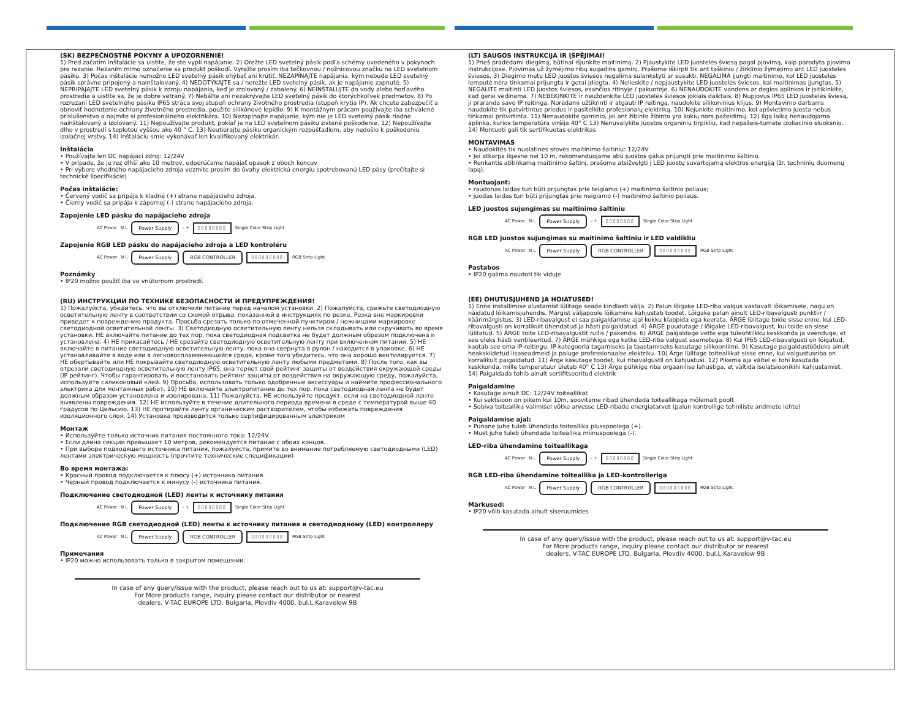(SK) BEZPEČNOSTNÉ POKYNY A UPOZORNENIE!
1) Pred začatím inštalácie sa uistite, že ste vypli napájanie. 2) Orežte LED svetelný pásik podľa schémy uvedeného v pokynoch pre rezanie. Rezaním mimo označenie sa produkt poškodí. Vyrežte prosím iba tečkovnou / nožnicovou značku na LED svetelnom pásiku. 3) Počas inštalácie nemožno LED svetelný pásik ohýbať ani krútiť. NEZAPÍNAJTE napájania, kým nebude LED svetelný pásik správne pripojený a nainštalovaný. 4) NEDOTÝKAJTE sa / nerežte LED svetelný pásik, ak je napájanie zapnuté. 5) NEPRIPÁJAJTE LED svetelný pásik k zdroju napájania, keď je zrolovaný / zabalený. 6) NEINŠTALUJTE do vody alebo horľavého prostredia a uistite sa, že je dobre vetraný. 7) Nebáľte ani nezakrývajte LED svetelný pásik do ktorýchkoľvek predmetov. 8) Po rozrezaní LED svetelného pásiku IP65 stráca svoj stupeň ochrany životného prostredia (stupeň krytia IP). Ak chcete zabezpečiť a obnoviť hodnotenie ochrany životného prostredia, použite silikónové lepidlo. 9) K montážnym prácam používajte iba schválené príslušenstvo a najmite si profesionálneho elektrikára. 10) Nezapínajte napájanie, kým nie je LED svetelný pásik riadne nainštalovaný a izolovaný. 11) Nepoužívajte produkt, pokiaľ je na LED svetelnom pásiku zistené poškodenie. 12) Nepoužívajte dlho v prostredí s teplotou vyššou ako 40 ° C. 13) Neutierajte pásiku organickým rozpúšťadlom, aby nedošlo k poškodeniu izolačnej vrstvy. 14) Inštaláciu smie vykonávať len kvalifikovaný elektrikár.
Inštalácia
• Používajte len DC napájací zdroj: 12/24V
• V prípade, že je rez dlhší ako 10 metrov, odporúčame napájať opasok z oboch koncov
• Pri výbere vhodného napájacieho zdroja vezmite prosím do úvahy elektrickú energiu spotrebovanú LED pásy (prečítajte si technické špecifikácie)
Počas inštalácie:
• Červený vodič sa pripája k kladné (+) strane napájacieho zdroja.
• Čierny vodič sa pripája k zápornej (-) strane napájacieho zdroja.
Zapojenie LED pásku do napájacieho zdroja
AC Power N L
Power Supply
- + ▯▯▯▯▯▯▯▯ Single Color Strip Light
Zapojenie RGB LED pásku do napájacieho zdroja a LED kontroléru
AC Power N L
Power Supply RGB CONTROLLER ▯▯▯▯▯▯▯▯▯ RGB Strip Light
Poznámky
• IP20 možno použiť iba vo vnútornom prostredí.
(RU) ИНСТРУКЦИИ ПО ТЕХНИКЕ БЕЗОПАСНОСТИ И ПРЕДУПРЕЖДЕНИЯ!
1) Пожалуйста, убедитесь, что вы отключили питание перед началом установки. 2) Пожалуйста, срежьте светодиодную осветительную ленту в соответствии со схемой отрыва, показанной в инструкциях по резке. Резка вне маркировки приведет к повреждению продукта. Просьба срезать только по отмеченной пунктиром / ножницами маркировке светодиодной осветительной ленты. 3) Светодиодную осветительную ленту нельзя складывать или скручивать во время установки. НЕ включайте питание до тех пор, пока светодиодная подсветка не будет должным образом подключена и установлена. 4) НЕ прикасайтесь / НЕ срезайте светодиодную осветительную ленту при включенном питании. 5) НЕ включайте в питание светодиодную осветительную ленту, пока она свернута в рулон / находится в упаковке. 6) НЕ устанавливайте в воде или в легковоспламеняющейся среде, кроме того убедитесь, что она хорошо вентилируется. 7) НЕ обертывайте или НЕ покрывайте светодиодную осветительную ленту любыми предметами. 8) После того, как вы отрезали светодиодную осветительную ленту IP65, она теряет свой рейтинг защиты от воздействия окружающей среды (IP рейтинг). Чтобы гарантировать и восстановить рейтинг защиты от воздействия на окружающую среду, пожалуйста, используйте силиконовый клей. 9) Просьба, использовать только одобренные аксессуары и наймите профессионального электрика для монтажных работ. 10) НЕ включайте электропитание до тех пор, пока светодиодная лента не будет должным образом установлена и изолирована. 11) Пожалуйста, НЕ используйте продукт, если на светодиодной ленте выявлены повреждения. 12) НЕ используйте в течение длительного периода времени в среде с температурой выше 40 градусов по Цельсию. 13) НЕ протирайте ленту органическим растворителем, чтобы избежать повреждения изоляционного слоя. 14) Установка производится только сертифицированным электриком
Монтаж
• Используйте только источник питания постоянного тока: 12/24V
• Если длина секции превышает 10 метров, рекомендуется питание с обоих концов.
• При выборе подходящего источника питания, пожалуйста, примите во внимание потребляемую светодиодными (LED) лентами электрическую мощность (прочтите технические спецификации)
Во время монтажа:
• Красный провод подключается к плюсу (+) источника питания.
• Черный провод подключается к минусу (-) источника питания.
Подключение светодиодной (LED) ленты к источнику питания
AC Power N L
Power Supply
- + ▯▯▯▯▯▯▯▯ Single Color Strip Light
Подключение RGB светодиодной (LED) ленты к источнику питания и светодиодному (LED) контроллеру
AC Power N L
Power Supply RGB CONTROLLER ▯▯▯▯▯▯▯▯▯ RGB Strip Light
Примечания
• IP20 можно использовать только в закрытом помещении.
In case of any query/issue with the product, please reach out to us at: support@v-tac.eu
For More products range, inquiry please contact our distributor or nearest
dealers. V-TAC EUROPE LTD. Bulgaria, Plovdiv 4000, bul.L.Karavelow 9B
(LT) SAUGOS INSTRUKCIJA IR ĮSPĖJIMAI!
1) Prieš pradėdami diegimą, būtinai išjunkite maitinimą. 2) Pjaustykite LED juostelės šviesą pagal pjovimą, kaip parodyta pjovimo instrukcijose. Pjovimas už žymėjimo ribų sugadins gaminį. Prašome iškirpti tik ant taškinio / žirklinio žymėjimo ant LED juostelės šviesos. 3) Diegimo metu LED juostos šviesos negalima sulankstyti ar susukti. NEGALIMA įjungti maitinimo, kol LED juostelės lemputė nėra tinkamai prijungta ir gerai įdiegta. 4) Nelieskite / nepjaustykite LED juostelės šviesos, kai maitinimas įjungtas. 5) NEGALITE maitinti LED juostos šviesos, esančios ritinyje / pakuotėje. 6) NENAUDOKITE vandens ar degios aplinkos ir įsitikinkite, kad gerai vėdinama. 7) NEBEKINKITE ir neuždenkite LED juostelės šviesos jokiais daiktais. 8) Nupjovus IP65 LED juostelės šviesą, ji praranda savo IP reitingą. Norėdami užtikrinti ir atgauti IP reitingą, naudokite silikoninius klijus. 9) Montavimo darbams naudokite tik patvirtintus priedus ir pasitelkite profesionalų elektriką. 10) Nejunkite maitinimo, kol apšvietimo juosta nebus tinkamai pritvirtinta. 11) Nenaudokite gaminio, jei ant žibinto žibinto yra kokių nors pažeidimų. 12) Ilgą laiką nenaudojama aplinka, kurios temperatūra viršija 40° C 13) Nenuvalykite juostos organiniu tirpikliu, kad nepažeis-tumėte izoliacinio sluoksnio. 14) Montuoti gali tik sertifikuotas elektrikas
MONTAVIMAS
• Naudokitės tik nuolatinės srovės maitinimo šaltiniu: 12/24V
• Jei atkarpa ilgesnė nei 10 m, rekomenduojame abu juostos galus prijungti prie maitinimo šaltinio.
• Renkantis atitinkamą maitinimo šaltinį, prašome atsižvelgti į LED juostų suvartojamą elektros energiją (žr. techninių duomenų lapą).
Montuojant:
• raudonas laidas turi būti prijungtas prie teigiamo (+) maitinimo šaltinio poliaus;
• juodas laidas turi būti prijungtas prie neigiamo (-) maitinimo šaltinio poliaus.
LED juostos sujungimas su maitinimo šaltiniu
AC Power N L
Power Supply
- + ▯▯▯▯▯▯▯▯ Single Color Strip Light
RGB LED juostos sujungimas su maitinimo šaltiniu ir LED valdikliu
AC Power N L
Power Supply RGB CONTROLLER ▯▯▯▯▯▯▯▯▯ RGB Strip Light
Pastabos
• IP20 galima naudoti tik viduje
(EE) OHUTUSJUHEND JA HOIATUSED!
1) Enne installimise alustamist lülitage seade kindlasti välja. 2) Palun lõigake LED-riba valgus vastavalt lõikamisele, nagu on näidatud lõikamisjuhendis. Märgist väljapoole lõikamine kahjustab toodet. Lõigake palun ainult LED-ribavalgusti punktiir / käärimärgistus. 3) LED-ribavalgust ei saa paigaldamise ajal kokku klappida ega keerata. ÄRGE lülitage toide sisse enne, kui LED-ribavalgusti on korralikult ühendatud ja hästi paigaldatud. 4) ÄRGE puudutage / lõigake LED-ribavalgust, kui toide on sisse lülitatud. 5) ÄRGE toite LED-ribavalgustit rullis / pakendis. 6) ÄRGE paigaldage vette ega tuleohtlikku keskkonda ja veenduge, et see oleks hästi ventileeritud. 7) ÄRGE mähkige ega katke LED-riba valgust esemetega. 8) Kui IP65 LED-ribavalgusti on lõigatud, kaotab see oma IP-reitingu. IP-kategooria tagamiseks ja taastamiseks kasutage silikoonliimi. 9) Kasutage paigaldustöödeks ainult heakskiidetud lisaseadmeid ja paluge professionaalse elektriku. 10) Ärge lülitage toiteallikat sisse enne, kui valgustusriba on korralikult paigaldatud. 11) Ärge kasutage toodet, kui ribavalgustil on kahjustusi. 12) Pikema aja vältel ei tohi kasutada keskkonda, mille temperatuur ületab 40° C 13) Ärge pühkige riba orgaanilise lahustiga, et vältida isolatsioonikihi kahjustamist. 14) Paigaldada tohib ainult sertifitseeritud elektrik
Paigaldamine
• Kasutage ainult DC: 12/24V toiteallikat
• Kui sektsioon on pikem kui 10m, soovitame ribad ühendada toiteallikaga mõlemalt poolt
• Sobiva toiteallika valimisel võtke arvesse LED-ribade energiatarvet (palun kontrollige tehniliste andmete lehte)
Paigaldamise ajal:
• Punane juhe tuleb ühendada toiteallika plusspoolega (+).
• Must juhe tuleb ühendada toiteallika miinuspoolega (-).
LED-riba ühendamine toiteallikaga
AC Power N L
Power Supply
- + ▯▯▯▯▯▯▯▯ Single Color Strip Light
RGB LED-riba ühendamine toiteallika ja LED-kontrolleriga
AC Power N L
Power Supply RGB CONTROLLER ▯▯▯▯▯▯▯▯▯ RGB Strip Light
Märkused:
• IP20 võib kasutada ainult siseruumides
In case of any query/issue with the product, please reach out to us at: support@v-tac.eu
For More products range, inquiry please contact our distributor or nearest
dealers. V-TAC EUROPE LTD. Bulgaria, Plovdiv 4000, bul.L.Karavelow 9B